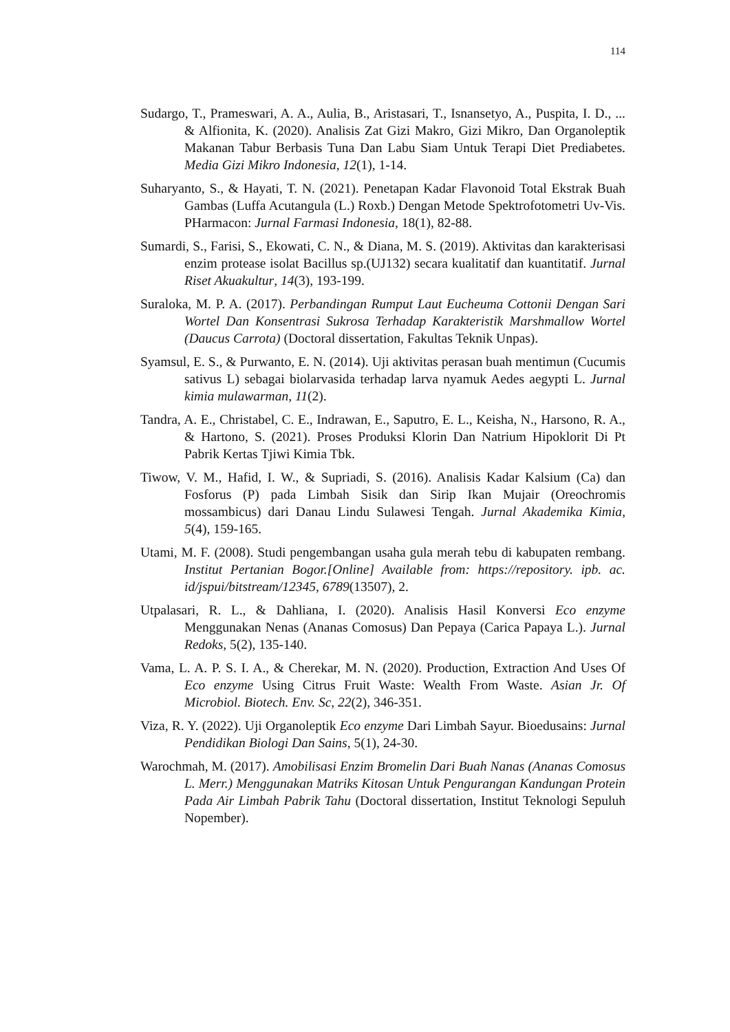114
Sudargo, T., Prameswari, A. A., Aulia, B., Aristasari, T., Isnansetyo, A., Puspita, I. D., ... & Alfionita, K. (2020). Analisis Zat Gizi Makro, Gizi Mikro, Dan Organoleptik Makanan Tabur Berbasis Tuna Dan Labu Siam Untuk Terapi Diet Prediabetes. Media Gizi Mikro Indonesia, 12(1), 1-14.
Suharyanto, S., & Hayati, T. N. (2021). Penetapan Kadar Flavonoid Total Ekstrak Buah Gambas (Luffa Acutangula (L.) Roxb.) Dengan Metode Spektrofotometri Uv-Vis. PHarmacon: Jurnal Farmasi Indonesia, 18(1), 82-88.
Sumardi, S., Farisi, S., Ekowati, C. N., & Diana, M. S. (2019). Aktivitas dan karakterisasi enzim protease isolat Bacillus sp.(UJ132) secara kualitatif dan kuantitatif. Jurnal Riset Akuakultur, 14(3), 193-199.
Suraloka, M. P. A. (2017). Perbandingan Rumput Laut Eucheuma Cottonii Dengan Sari Wortel Dan Konsentrasi Sukrosa Terhadap Karakteristik Marshmallow Wortel (Daucus Carrota) (Doctoral dissertation, Fakultas Teknik Unpas).
Syamsul, E. S., & Purwanto, E. N. (2014). Uji aktivitas perasan buah mentimun (Cucumis sativus L) sebagai biolarvasida terhadap larva nyamuk Aedes aegypti L. Jurnal kimia mulawarman, 11(2).
Tandra, A. E., Christabel, C. E., Indrawan, E., Saputro, E. L., Keisha, N., Harsono, R. A., & Hartono, S. (2021). Proses Produksi Klorin Dan Natrium Hipoklorit Di Pt Pabrik Kertas Tjiwi Kimia Tbk.
Tiwow, V. M., Hafid, I. W., & Supriadi, S. (2016). Analisis Kadar Kalsium (Ca) dan Fosforus (P) pada Limbah Sisik dan Sirip Ikan Mujair (Oreochromis mossambicus) dari Danau Lindu Sulawesi Tengah. Jurnal Akademika Kimia, 5(4), 159-165.
Utami, M. F. (2008). Studi pengembangan usaha gula merah tebu di kabupaten rembang. Institut Pertanian Bogor.[Online] Available from: https://repository. ipb. ac. id/jspui/bitstream/12345, 6789(13507), 2.
Utpalasari, R. L., & Dahliana, I. (2020). Analisis Hasil Konversi Eco enzyme Menggunakan Nenas (Ananas Comosus) Dan Pepaya (Carica Papaya L.). Jurnal Redoks, 5(2), 135-140.
Vama, L. A. P. S. I. A., & Cherekar, M. N. (2020). Production, Extraction And Uses Of Eco enzyme Using Citrus Fruit Waste: Wealth From Waste. Asian Jr. Of Microbiol. Biotech. Env. Sc, 22(2), 346-351.
Viza, R. Y. (2022). Uji Organoleptik Eco enzyme Dari Limbah Sayur. Bioedusains: Jurnal Pendidikan Biologi Dan Sains, 5(1), 24-30.
Warochmah, M. (2017). Amobilisasi Enzim Bromelin Dari Buah Nanas (Ananas Comosus L. Merr.) Menggunakan Matriks Kitosan Untuk Pengurangan Kandungan Protein Pada Air Limbah Pabrik Tahu (Doctoral dissertation, Institut Teknologi Sepuluh Nopember).